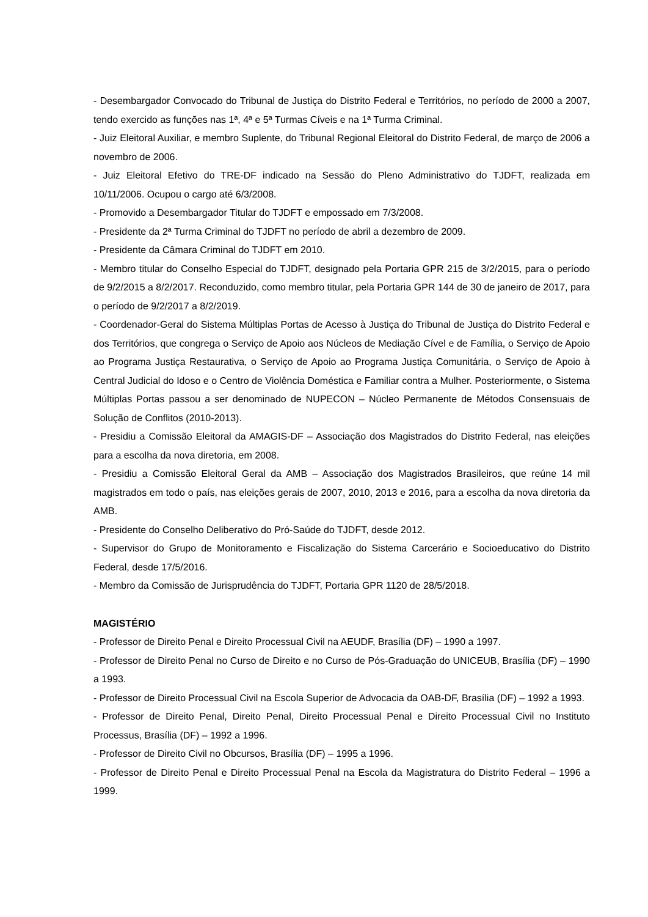- Desembargador Convocado do Tribunal de Justiça do Distrito Federal e Territórios, no período de 2000 a 2007, tendo exercido as funções nas 1ª, 4ª e 5ª Turmas Cíveis e na 1ª Turma Criminal.
- Juiz Eleitoral Auxiliar, e membro Suplente, do Tribunal Regional Eleitoral do Distrito Federal, de março de 2006 a novembro de 2006.
- Juiz Eleitoral Efetivo do TRE-DF indicado na Sessão do Pleno Administrativo do TJDFT, realizada em 10/11/2006. Ocupou o cargo até 6/3/2008.
- Promovido a Desembargador Titular do TJDFT e empossado em 7/3/2008.
- Presidente da 2ª Turma Criminal do TJDFT no período de abril a dezembro de 2009.
- Presidente da Câmara Criminal do TJDFT em 2010.
- Membro titular do Conselho Especial do TJDFT, designado pela Portaria GPR 215 de 3/2/2015, para o período de 9/2/2015 a 8/2/2017. Reconduzido, como membro titular, pela Portaria GPR 144 de 30 de janeiro de 2017, para o período de 9/2/2017 a 8/2/2019.
- Coordenador-Geral do Sistema Múltiplas Portas de Acesso à Justiça do Tribunal de Justiça do Distrito Federal e dos Territórios, que congrega o Serviço de Apoio aos Núcleos de Mediação Cível e de Família, o Serviço de Apoio ao Programa Justiça Restaurativa, o Serviço de Apoio ao Programa Justiça Comunitária, o Serviço de Apoio à Central Judicial do Idoso e o Centro de Violência Doméstica e Familiar contra a Mulher. Posteriormente, o Sistema Múltiplas Portas passou a ser denominado de NUPECON – Núcleo Permanente de Métodos Consensuais de Solução de Conflitos (2010-2013).
- Presidiu a Comissão Eleitoral da AMAGIS-DF – Associação dos Magistrados do Distrito Federal, nas eleições para a escolha da nova diretoria, em 2008.
- Presidiu a Comissão Eleitoral Geral da AMB – Associação dos Magistrados Brasileiros, que reúne 14 mil magistrados em todo o país, nas eleições gerais de 2007, 2010, 2013 e 2016, para a escolha da nova diretoria da AMB.
- Presidente do Conselho Deliberativo do Pró-Saúde do TJDFT, desde 2012.
- Supervisor do Grupo de Monitoramento e Fiscalização do Sistema Carcerário e Socioeducativo do Distrito Federal, desde 17/5/2016.
- Membro da Comissão de Jurisprudência do TJDFT, Portaria GPR 1120 de 28/5/2018.
MAGISTÉRIO
- Professor de Direito Penal e Direito Processual Civil na AEUDF, Brasília (DF) – 1990 a 1997.
- Professor de Direito Penal no Curso de Direito e no Curso de Pós-Graduação do UNICEUB, Brasília (DF) – 1990 a 1993.
- Professor de Direito Processual Civil na Escola Superior de Advocacia da OAB-DF, Brasília (DF) – 1992 a 1993.
- Professor de Direito Penal, Direito Penal, Direito Processual Penal e Direito Processual Civil no Instituto Processus, Brasília (DF) – 1992 a 1996.
- Professor de Direito Civil no Obcursos, Brasília (DF) – 1995 a 1996.
- Professor de Direito Penal e Direito Processual Penal na Escola da Magistratura do Distrito Federal – 1996 a 1999.